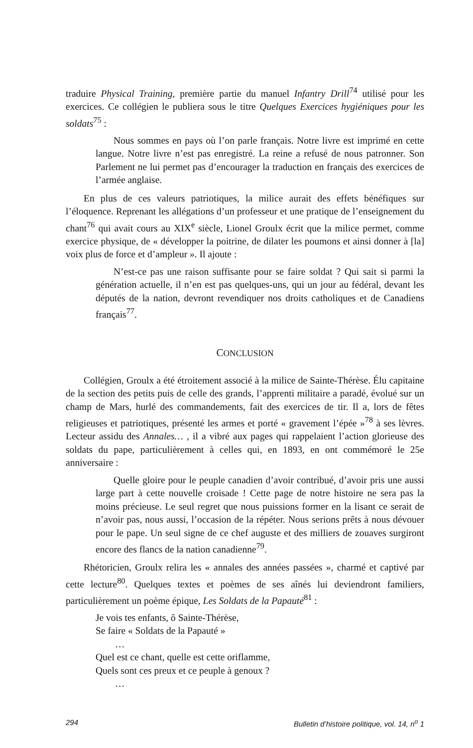traduire Physical Training, première partie du manuel Infantry Drill<sup>74</sup> utilisé pour les exercices. Ce collégien le publiera sous le titre Quelques Exercices hygiéniques pour les soldats<sup>75</sup> :
Nous sommes en pays où l’on parle français. Notre livre est imprimé en cette langue. Notre livre n’est pas enregistré. La reine a refusé de nous patronner. Son Parlement ne lui permet pas d’encourager la traduction en français des exercices de l’armée anglaise.
En plus de ces valeurs patriotiques, la milice aurait des effets bénéfiques sur l’éloquence. Reprenant les allégations d’un professeur et une pratique de l’enseignement du chant<sup>76</sup> qui avait cours au XIX<sup>e</sup> siècle, Lionel Groulx écrit que la milice permet, comme exercice physique, de « développer la poitrine, de dilater les poumons et ainsi donner à [la] voix plus de force et d’ampleur ». Il ajoute :
N’est-ce pas une raison suffisante pour se faire soldat ? Qui sait si parmi la génération actuelle, il n’en est pas quelques-uns, qui un jour au fédéral, devant les députés de la nation, devront revendiquer nos droits catholiques et de Canadiens français<sup>77</sup>.
CONCLUSION
Collégien, Groulx a été étroitement associé à la milice de Sainte-Thérèse. Élu capitaine de la section des petits puis de celle des grands, l’apprenti militaire a paradé, évolué sur un champ de Mars, hurlé des commandements, fait des exercices de tir. Il a, lors de fêtes religieuses et patriotiques, présenté les armes et porté « gravement l’épée »<sup>78</sup> à ses lèvres. Lecteur assidu des Annales… , il a vibré aux pages qui rappelaient l’action glorieuse des soldats du pape, particulièrement à celles qui, en 1893, en ont commémoré le 25e anniversaire :
Quelle gloire pour le peuple canadien d’avoir contribué, d’avoir pris une aussi large part à cette nouvelle croisade ! Cette page de notre histoire ne sera pas la moins précieuse. Le seul regret que nous puissions former en la lisant ce serait de n’avoir pas, nous aussi, l’occasion de la répéter. Nous serions prêts à nous dévouer pour le pape. Un seul signe de ce chef auguste et des milliers de zouaves surgiront encore des flancs de la nation canadienne<sup>79</sup>.
Rhétoricien, Groulx relira les « annales des années passées », charmé et captivé par cette lecture<sup>80</sup>. Quelques textes et poèmes de ses aînés lui deviendront familiers, particulièrement un poème épique, Les Soldats de la Papauté<sup>81</sup> :
Je vois tes enfants, ô Sainte-Thérèse,
Se faire « Soldats de la Papauté »
…
Quel est ce chant, quelle est cette oriflamme,
Quels sont ces preux et ce peuple à genoux ?
…
294 Bulletin d’histoire politique, vol. 14, n<sup>o</sup> 1